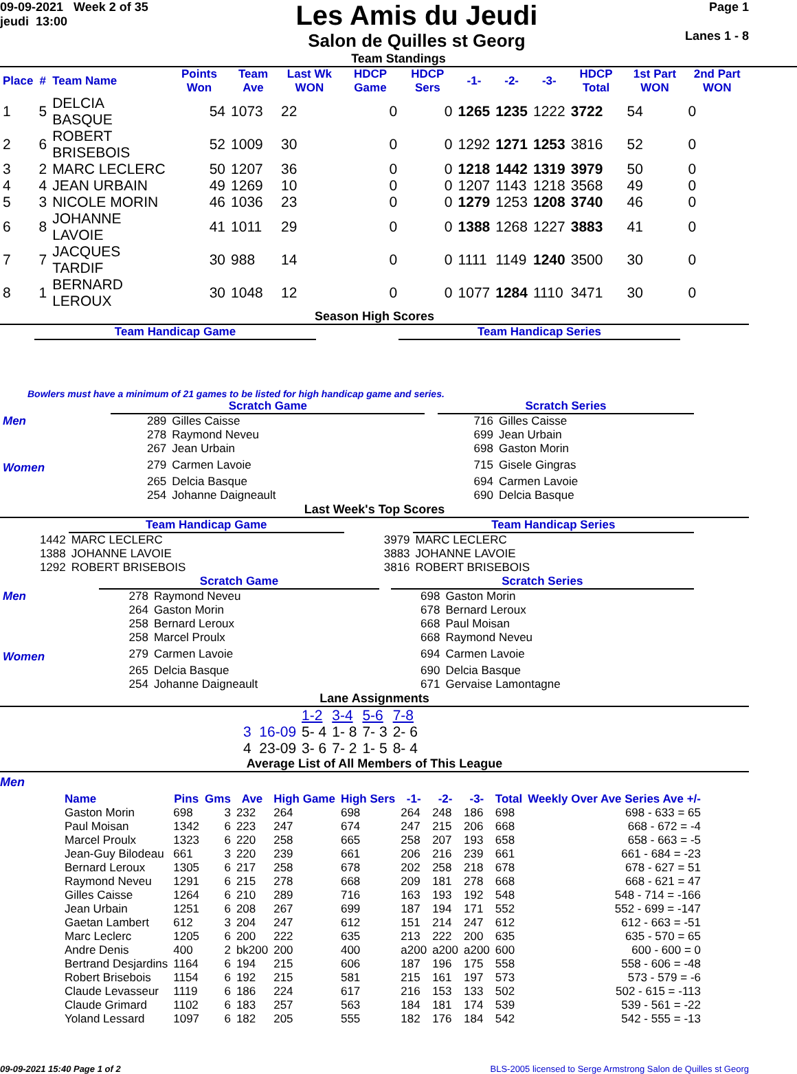09-09-2021 Week 2 of 35
jeudi 13:00
Les Amis du Jeudi
Salon de Quilles st Georg
Page 1
Lanes 1 - 8
Team Standings
| Place | # | Team Name | Points Won | Team Ave | Last Wk WON | HDCP Game | HDCP Sers | -1- | -2- | -3- | HDCP Total | 1st Part WON | 2nd Part WON |
| --- | --- | --- | --- | --- | --- | --- | --- | --- | --- | --- | --- | --- | --- |
| 1 | 5 | DELCIA BASQUE | 54 | 1073 | 22 | 0 | 0 | 1265 | 1235 | 1222 | 3722 | 54 | 0 |
| 2 | 6 | ROBERT BRISEBOIS | 52 | 1009 | 30 | 0 | 0 | 1292 | 1271 | 1253 | 3816 | 52 | 0 |
| 3 | 2 | MARC LECLERC | 50 | 1207 | 36 | 0 | 0 | 1218 | 1442 | 1319 | 3979 | 50 | 0 |
| 4 | 4 | JEAN URBAIN | 49 | 1269 | 10 | 0 | 0 | 1207 | 1143 | 1218 | 3568 | 49 | 0 |
| 5 | 3 | NICOLE MORIN | 46 | 1036 | 23 | 0 | 0 | 1279 | 1253 | 1208 | 3740 | 46 | 0 |
| 6 | 8 | JOHANNE LAVOIE | 41 | 1011 | 29 | 0 | 0 | 1388 | 1268 | 1227 | 3883 | 41 | 0 |
| 7 | 7 | JACQUES TARDIF | 30 | 988 | 14 | 0 | 0 | 1111 | 1149 | 1240 | 3500 | 30 | 0 |
| 8 | 1 | BERNARD LEROUX | 30 | 1048 | 12 | 0 | 0 | 1077 | 1284 | 1110 | 3471 | 30 | 0 |
Season High Scores
Team Handicap Game Team Handicap Series
Bowlers must have a minimum of 21 games to be listed for high handicap game and series.
| | Scratch Game | | | Scratch Series | |
| Men | 289 | Gilles Caisse | | 716 | Gilles Caisse |
| | 278 | Raymond Neveu | | 699 | Jean Urbain |
| | 267 | Jean Urbain | | 698 | Gaston Morin |
| Women | 279 | Carmen Lavoie | | 715 | Gisele Gingras |
| | 265 | Delcia Basque | | 694 | Carmen Lavoie |
| | 254 | Johanne Daigneault | | 690 | Delcia Basque |
Last Week's Top Scores
| | Team Handicap Game | | Team Handicap Series |
| 1442 | MARC LECLERC | 3979 | MARC LECLERC |
| 1388 | JOHANNE LAVOIE | 3883 | JOHANNE LAVOIE |
| 1292 | ROBERT BRISEBOIS | 3816 | ROBERT BRISEBOIS |
| | Scratch Game | | | Scratch Series | |
| Men | 278 | Raymond Neveu | | 698 | Gaston Morin |
| | 264 | Gaston Morin | | 678 | Bernard Leroux |
| | 258 | Bernard Leroux | | 668 | Paul Moisan |
| | 258 | Marcel Proulx | | 668 | Raymond Neveu |
| Women | 279 | Carmen Lavoie | | 694 | Carmen Lavoie |
| | 265 | Delcia Basque | | 690 | Delcia Basque |
| | 254 | Johanne Daigneault | | 671 | Gervaise Lamontagne |
Lane Assignments
| | 1-2 | 3-4 | 5-6 | 7-8 |
| 3 16-09 | 5- 4 | 1- 8 | 7- 3 | 2- 6 |
| 4 23-09 | 3- 6 | 7- 2 | 1- 5 | 8- 4 |
Average List of All Members of This League
Men
| Name | Pins | Gms | Ave | High Game | High Sers | -1- | -2- | -3- | Total | Weekly Over Ave Series Ave +/- |
| --- | --- | --- | --- | --- | --- | --- | --- | --- | --- | --- |
| Gaston Morin | 698 | 3 | 232 | 264 | 698 | 264 | 248 | 186 | 698 | 698 - 633 = 65 |
| Paul Moisan | 1342 | 6 | 223 | 247 | 674 | 247 | 215 | 206 | 668 | 668 - 672 = -4 |
| Marcel Proulx | 1323 | 6 | 220 | 258 | 665 | 258 | 207 | 193 | 658 | 658 - 663 = -5 |
| Jean-Guy Bilodeau | 661 | 3 | 220 | 239 | 661 | 206 | 216 | 239 | 661 | 661 - 684 = -23 |
| Bernard Leroux | 1305 | 6 | 217 | 258 | 678 | 202 | 258 | 218 | 678 | 678 - 627 = 51 |
| Raymond Neveu | 1291 | 6 | 215 | 278 | 668 | 209 | 181 | 278 | 668 | 668 - 621 = 47 |
| Gilles Caisse | 1264 | 6 | 210 | 289 | 716 | 163 | 193 | 192 | 548 | 548 - 714 = -166 |
| Jean Urbain | 1251 | 6 | 208 | 267 | 699 | 187 | 194 | 171 | 552 | 552 - 699 = -147 |
| Gaetan Lambert | 612 | 3 | 204 | 247 | 612 | 151 | 214 | 247 | 612 | 612 - 663 = -51 |
| Marc Leclerc | 1205 | 6 | 200 | 222 | 635 | 213 | 222 | 200 | 635 | 635 - 570 = 65 |
| Andre Denis | 400 | 2 | bk200 | 200 | 400 | a200 | a200 | a200 | 600 | 600 - 600 = 0 |
| Bertrand Desjardins | 1164 | 6 | 194 | 215 | 606 | 187 | 196 | 175 | 558 | 558 - 606 = -48 |
| Robert Brisebois | 1154 | 6 | 192 | 215 | 581 | 215 | 161 | 197 | 573 | 573 - 579 = -6 |
| Claude Levasseur | 1119 | 6 | 186 | 224 | 617 | 216 | 153 | 133 | 502 | 502 - 615 = -113 |
| Claude Grimard | 1102 | 6 | 183 | 257 | 563 | 184 | 181 | 174 | 539 | 539 - 561 = -22 |
| Yoland Lessard | 1097 | 6 | 182 | 205 | 555 | 182 | 176 | 184 | 542 | 542 - 555 = -13 |
09-09-2021 15:40 Page 1 of 2 BLS-2005 licensed to Serge Armstrong Salon de Quilles st Georg